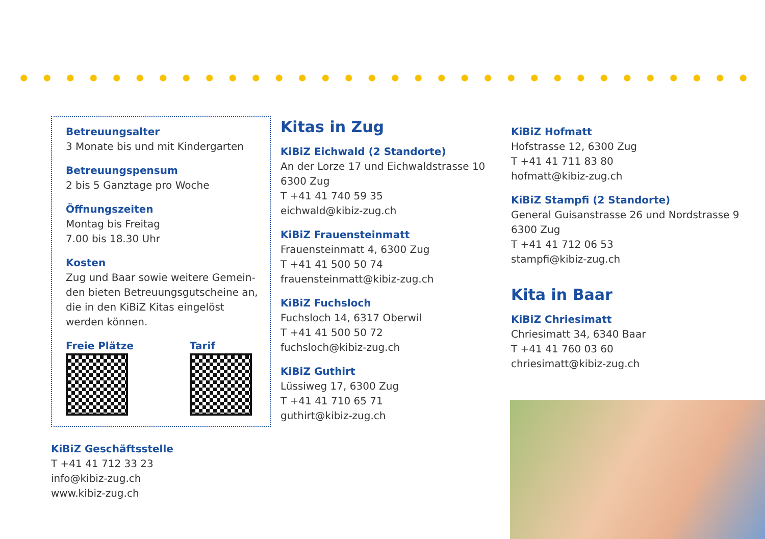Betreuungsalter
3 Monate bis und mit Kindergarten
Betreuungspensum
2 bis 5 Ganztage pro Woche
Öffnungszeiten
Montag bis Freitag
7.00 bis 18.30 Uhr
Kosten
Zug und Baar sowie weitere Gemein-den bieten Betreuungsgutscheine an, die in den KiBiZ Kitas eingelöst werden können.
Freie Plätze Tarif
KiBiZ Geschäftsstelle
T +41 41 712 33 23
info@kibiz-zug.ch
www.kibiz-zug.ch
Kitas in Zug
KiBiZ Eichwald (2 Standorte)
An der Lorze 17 und Eichwaldstrasse 10
6300 Zug
T +41 41 740 59 35
eichwald@kibiz-zug.ch
KiBiZ Frauensteinmatt
Frauensteinmatt 4, 6300 Zug
T +41 41 500 50 74
frauensteinmatt@kibiz-zug.ch
KiBiZ Fuchsloch
Fuchsloch 14, 6317 Oberwil
T +41 41 500 50 72
fuchsloch@kibiz-zug.ch
KiBiZ Guthirt
Lüssiweg 17, 6300 Zug
T +41 41 710 65 71
guthirt@kibiz-zug.ch
KiBiZ Hofmatt
Hofstrasse 12, 6300 Zug
T +41 41 711 83 80
hofmatt@kibiz-zug.ch
KiBiZ Stampfi (2 Standorte)
General Guisanstrasse 26 und Nordstrasse 9
6300 Zug
T +41 41 712 06 53
stampfi@kibiz-zug.ch
Kita in Baar
KiBiZ Chriesimatt
Chriesimatt 34, 6340 Baar
T +41 41 760 03 60
chriesimatt@kibiz-zug.ch